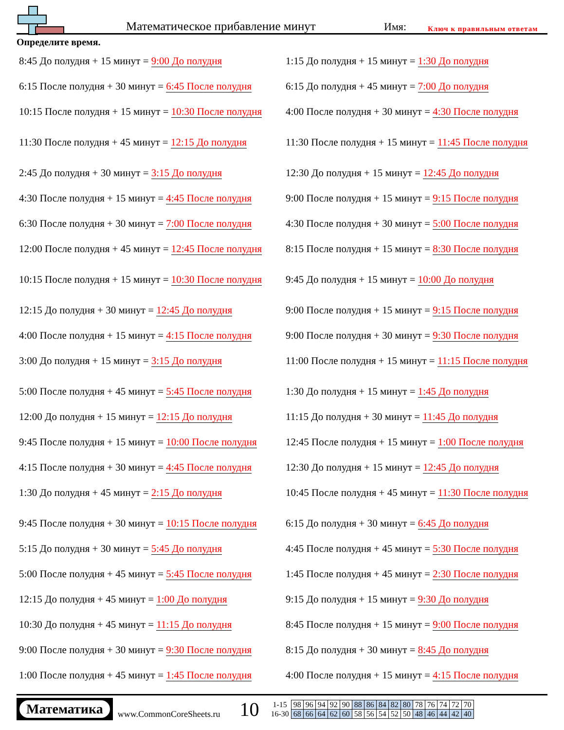Математическое прибавление минут
Имя:
Ключ к правильным ответам
Определите время.
8:45 До полудня + 15 минут = 9:00 До полудня
1:15 До полудня + 15 минут = 1:30 До полудня
6:15 После полудня + 30 минут = 6:45 После полудня
6:15 До полудня + 45 минут = 7:00 До полудня
10:15 После полудня + 15 минут = 10:30 После полудня
4:00 После полудня + 30 минут = 4:30 После полудня
11:30 После полудня + 45 минут = 12:15 До полудня
11:30 После полудня + 15 минут = 11:45 После полудня
2:45 До полудня + 30 минут = 3:15 До полудня
12:30 До полудня + 15 минут = 12:45 До полудня
4:30 После полудня + 15 минут = 4:45 После полудня
9:00 После полудня + 15 минут = 9:15 После полудня
6:30 После полудня + 30 минут = 7:00 После полудня
4:30 После полудня + 30 минут = 5:00 После полудня
12:00 После полудня + 45 минут = 12:45 После полудня
8:15 После полудня + 15 минут = 8:30 После полудня
10:15 После полудня + 15 минут = 10:30 После полудня
9:45 До полудня + 15 минут = 10:00 До полудня
12:15 До полудня + 30 минут = 12:45 До полудня
9:00 После полудня + 15 минут = 9:15 После полудня
4:00 После полудня + 15 минут = 4:15 После полудня
9:00 После полудня + 30 минут = 9:30 После полудня
3:00 До полудня + 15 минут = 3:15 До полудня
11:00 После полудня + 15 минут = 11:15 После полудня
5:00 После полудня + 45 минут = 5:45 После полудня
1:30 До полудня + 15 минут = 1:45 До полудня
12:00 До полудня + 15 минут = 12:15 До полудня
11:15 До полудня + 30 минут = 11:45 До полудня
9:45 После полудня + 15 минут = 10:00 После полудня
12:45 После полудня + 15 минут = 1:00 После полудня
4:15 После полудня + 30 минут = 4:45 После полудня
12:30 До полудня + 15 минут = 12:45 До полудня
1:30 До полудня + 45 минут = 2:15 До полудня
10:45 После полудня + 45 минут = 11:30 После полудня
9:45 После полудня + 30 минут = 10:15 После полудня
6:15 До полудня + 30 минут = 6:45 До полудня
5:15 До полудня + 30 минут = 5:45 До полудня
4:45 После полудня + 45 минут = 5:30 После полудня
5:00 После полудня + 45 минут = 5:45 После полудня
1:45 После полудня + 45 минут = 2:30 После полудня
12:15 До полудня + 45 минут = 1:00 До полудня
9:15 До полудня + 15 минут = 9:30 До полудня
10:30 До полудня + 45 минут = 11:15 До полудня
8:45 После полудня + 15 минут = 9:00 После полудня
9:00 После полудня + 30 минут = 9:30 После полудня
8:15 До полудня + 30 минут = 8:45 До полудня
1:00 После полудня + 45 минут = 1:45 После полудня
4:00 После полудня + 15 минут = 4:15 После полудня
Математика
www.CommonCoreSheets.ru
10
| 1-15 | 98 | 96 | 94 | 92 | 90 | 88 | 86 | 84 | 82 | 80 | 78 | 76 | 74 | 72 | 70 |
| 16-30 | 68 | 66 | 64 | 62 | 60 | 58 | 56 | 54 | 52 | 50 | 48 | 46 | 44 | 42 | 40 |